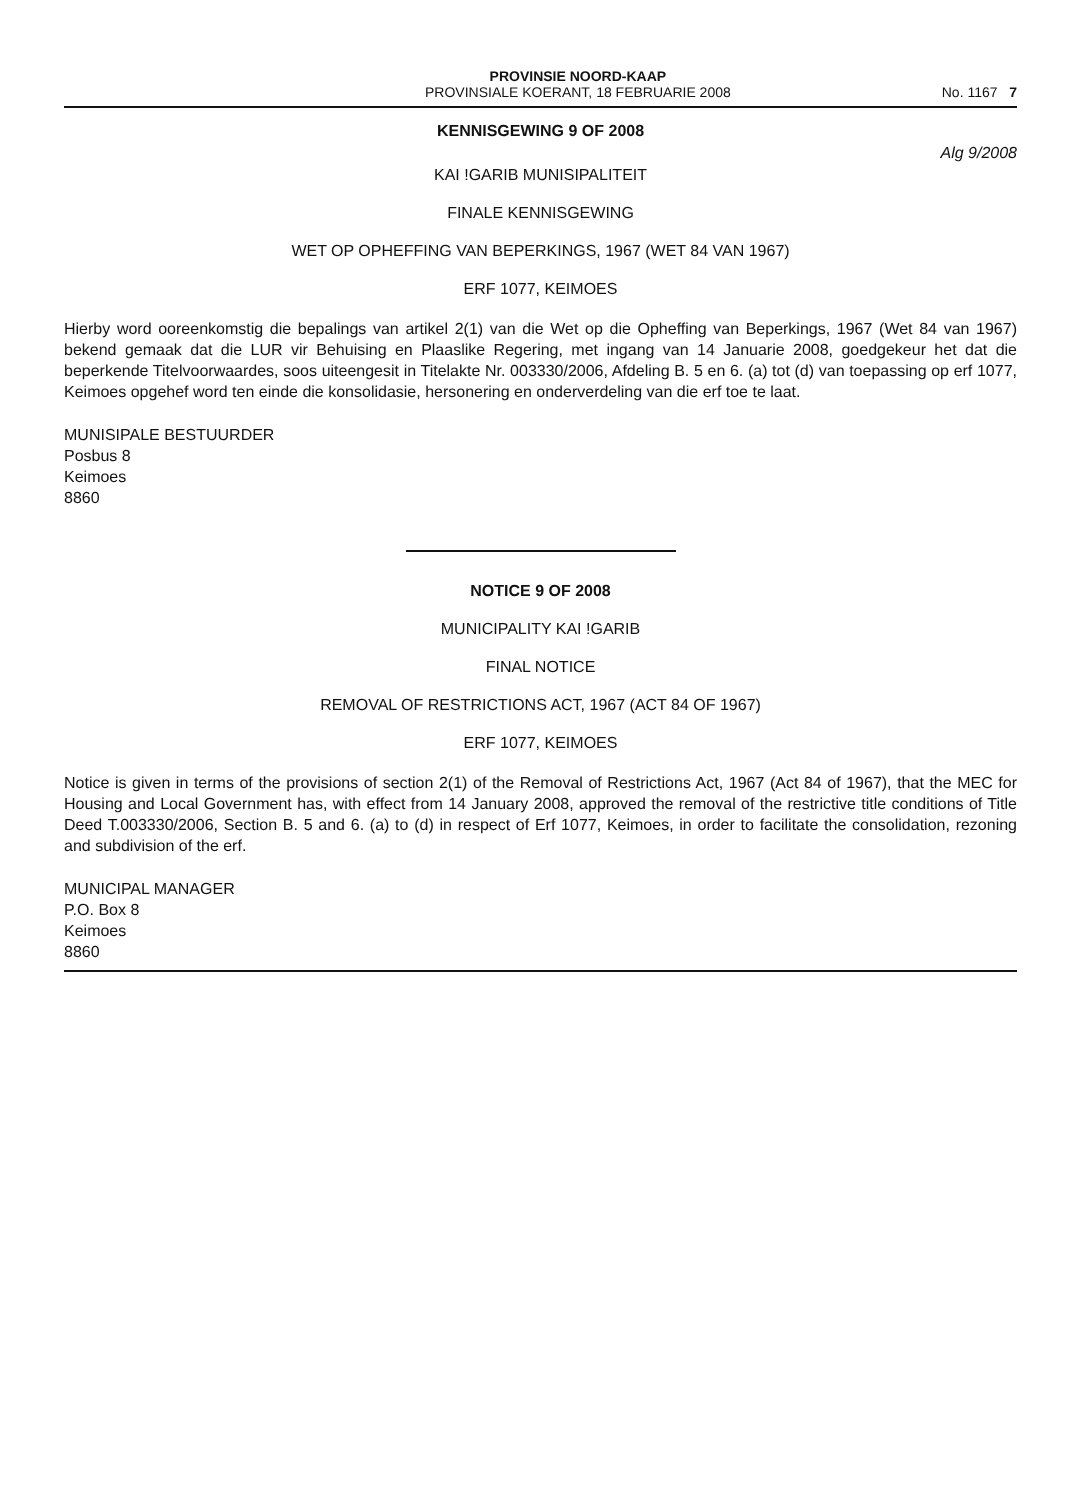PROVINSIE NOORD-KAAP
PROVINSIALE KOERANT, 18 FEBRUARIE 2008
No. 1167 7
KENNISGEWING 9 OF 2008
Alg 9/2008
KAI !GARIB MUNISIPALITEIT
FINALE KENNISGEWING
WET OP OPHEFFING VAN BEPERKINGS, 1967 (WET 84 VAN 1967)
ERF 1077, KEIMOES
Hierby word ooreenkomstig die bepalings van artikel 2(1) van die Wet op die Opheffing van Beperkings, 1967 (Wet 84 van 1967) bekend gemaak dat die LUR vir Behuising en Plaaslike Regering, met ingang van 14 Januarie 2008, goedgekeur het dat die beperkende Titelvoorwaardes, soos uiteengesit in Titelakte Nr. 003330/2006, Afdeling B. 5 en 6. (a) tot (d) van toepassing op erf 1077, Keimoes opgehef word ten einde die konsolidasie, hersonering en onderverdeling van die erf toe te laat.
MUNISIPALE BESTUURDER
Posbus 8
Keimoes
8860
NOTICE 9 OF 2008
MUNICIPALITY KAI !GARIB
FINAL NOTICE
REMOVAL OF RESTRICTIONS ACT, 1967 (ACT 84 OF 1967)
ERF 1077, KEIMOES
Notice is given in terms of the provisions of section 2(1) of the Removal of Restrictions Act, 1967 (Act 84 of 1967), that the MEC for Housing and Local Government has, with effect from 14 January 2008, approved the removal of the restrictive title conditions of Title Deed T.003330/2006, Section B. 5 and 6. (a) to (d) in respect of Erf 1077, Keimoes, in order to facilitate the consolidation, rezoning and subdivision of the erf.
MUNICIPAL MANAGER
P.O. Box 8
Keimoes
8860